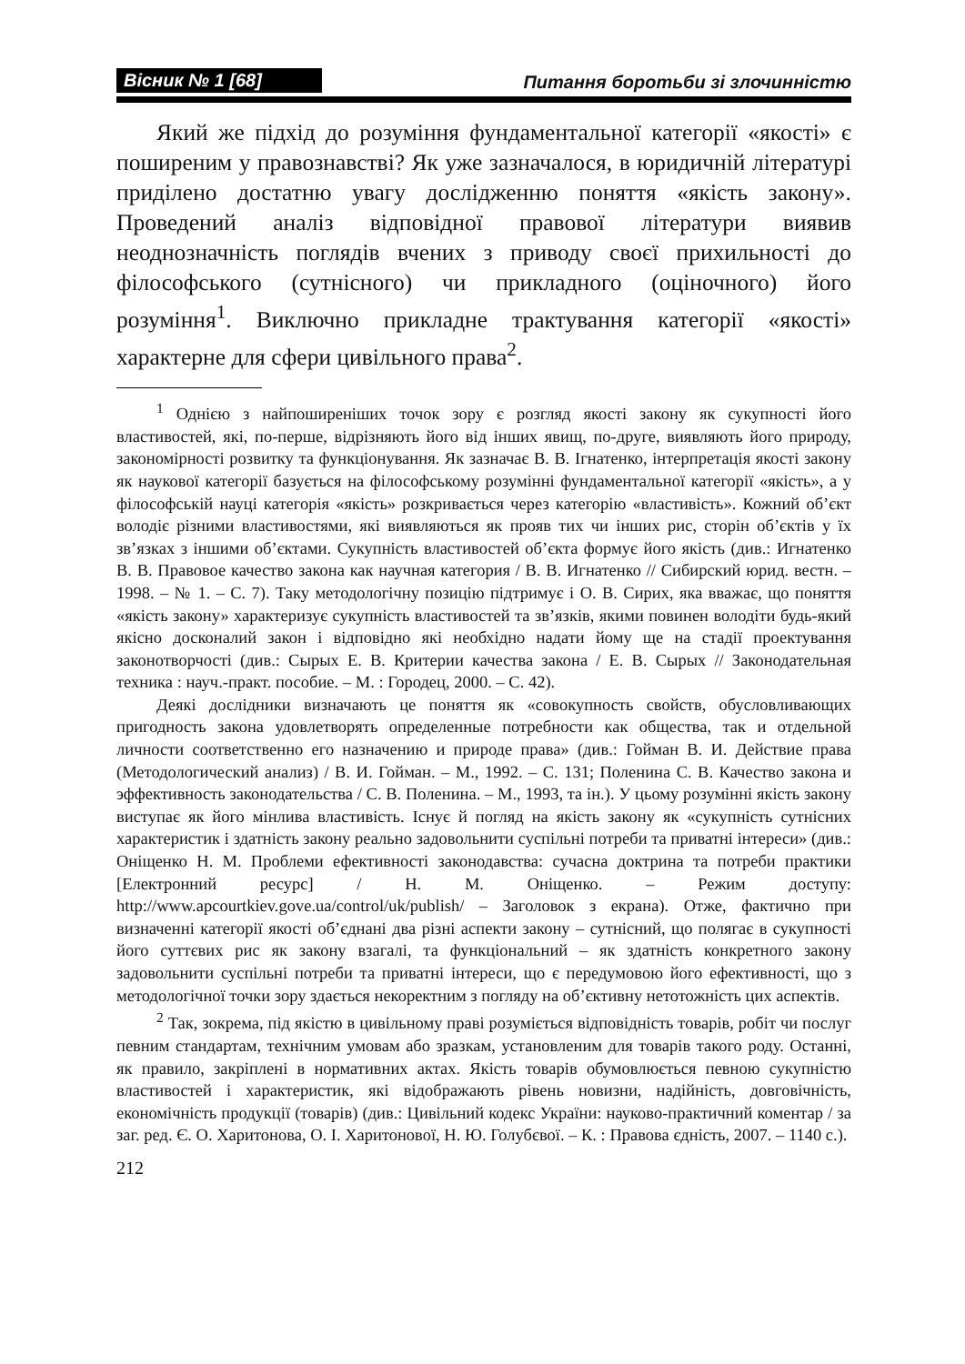Вісник № 1 [68] Питання боротьби зі злочинністю
Який же підхід до розуміння фундаментальної категорії «якості» є поширеним у правознавстві? Як уже зазначалося, в юридичній літературі приділено достатню увагу дослідженню поняття «якість закону». Проведений аналіз відповідної правової літератури виявив неоднозначність поглядів вчених з приводу своєї прихильності до філософського (сутнісного) чи прикладного (оціночного) його розуміння<sup>1</sup>. Виключно прикладне трактування категорії «якості» характерне для сфери цивільного права<sup>2</sup>.
<sup>1</sup> Однією з найпоширеніших точок зору є розгляд якості закону як сукупності його властивостей, які, по-перше, відрізняють його від інших явищ, по-друге, виявляють його природу, закономірності розвитку та функціонування. Як зазначає В. В. Ігнатенко, інтерпретація якості закону як наукової категорії базується на філософському розумінні фундаментальної категорії «якість», а у філософській науці категорія «якість» розкривається через категорію «властивість». Кожний об’єкт володіє різними властивостями, які виявляються як прояв тих чи інших рис, сторін об’єктів у їх зв’язках з іншими об’єктами. Сукупність властивостей об’єкта формує його якість (див.: Игнатенко В. В. Правовое качество закона как научная категория / В. В. Игнатенко // Сибирский юрид. вестн. – 1998. – № 1. – С. 7). Таку методологічну позицію підтримує і О. В. Сирих, яка вважає, що поняття «якість закону» характеризує сукупність властивостей та зв’язків, якими повинен володіти будь-який якісно досконалий закон і відповідно які необхідно надати йому ще на стадії проектування законотворчості (див.: Сырых Е. В. Критерии качества закона / Е. В. Сырых // Законодательная техника : науч.-практ. пособие. – М. : Городец, 2000. – С. 42).
Деякі дослідники визначають це поняття як «совокупность свойств, обусловливающих пригодность закона удовлетворять определенные потребности как общества, так и отдельной личности соответственно его назначению и природе права» (див.: Гойман В. И. Действие права (Методологический анализ) / В. И. Гойман. – М., 1992. – С. 131; Поленина С. В. Качество закона и эффективность законодательства / С. В. Поленина. – М., 1993, та ін.). У цьому розумінні якість закону виступає як його мінлива властивість. Існує й погляд на якість закону як «сукупність сутнісних характеристик і здатність закону реально задовольнити суспільні потреби та приватні інтереси» (див.: Оніщенко Н. М. Проблеми ефективності законодавства: сучасна доктрина та потреби практики [Електронний ресурс] / Н. М. Оніщенко. – Режим доступу: http://www.apcourtkiev.gove.ua/control/uk/publish/ – Заголовок з екрана). Отже, фактично при визначенні категорії якості об’єднані два різні аспекти закону – сутнісний, що полягає в сукупності його суттєвих рис як закону взагалі, та функціональний – як здатність конкретного закону задовольнити суспільні потреби та приватні інтереси, що є передумовою його ефективності, що з методологічної точки зору здається некоректним з погляду на об’єктивну нетотожність цих аспектів.
<sup>2</sup> Так, зокрема, під якістю в цивільному праві розуміється відповідність товарів, робіт чи послуг певним стандартам, технічним умовам або зразкам, установленим для товарів такого роду. Останні, як правило, закріплені в нормативних актах. Якість товарів обумовлюється певною сукупністю властивостей і характеристик, які відображають рівень новизни, надійність, довговічність, економічність продукції (товарів) (див.: Цивільний кодекс України: науково-практичний коментар / за заг. ред. Є. О. Харитонова, О. І. Харитонової, Н. Ю. Голубєвої. – К. : Правова єдність, 2007. – 1140 с.).
212